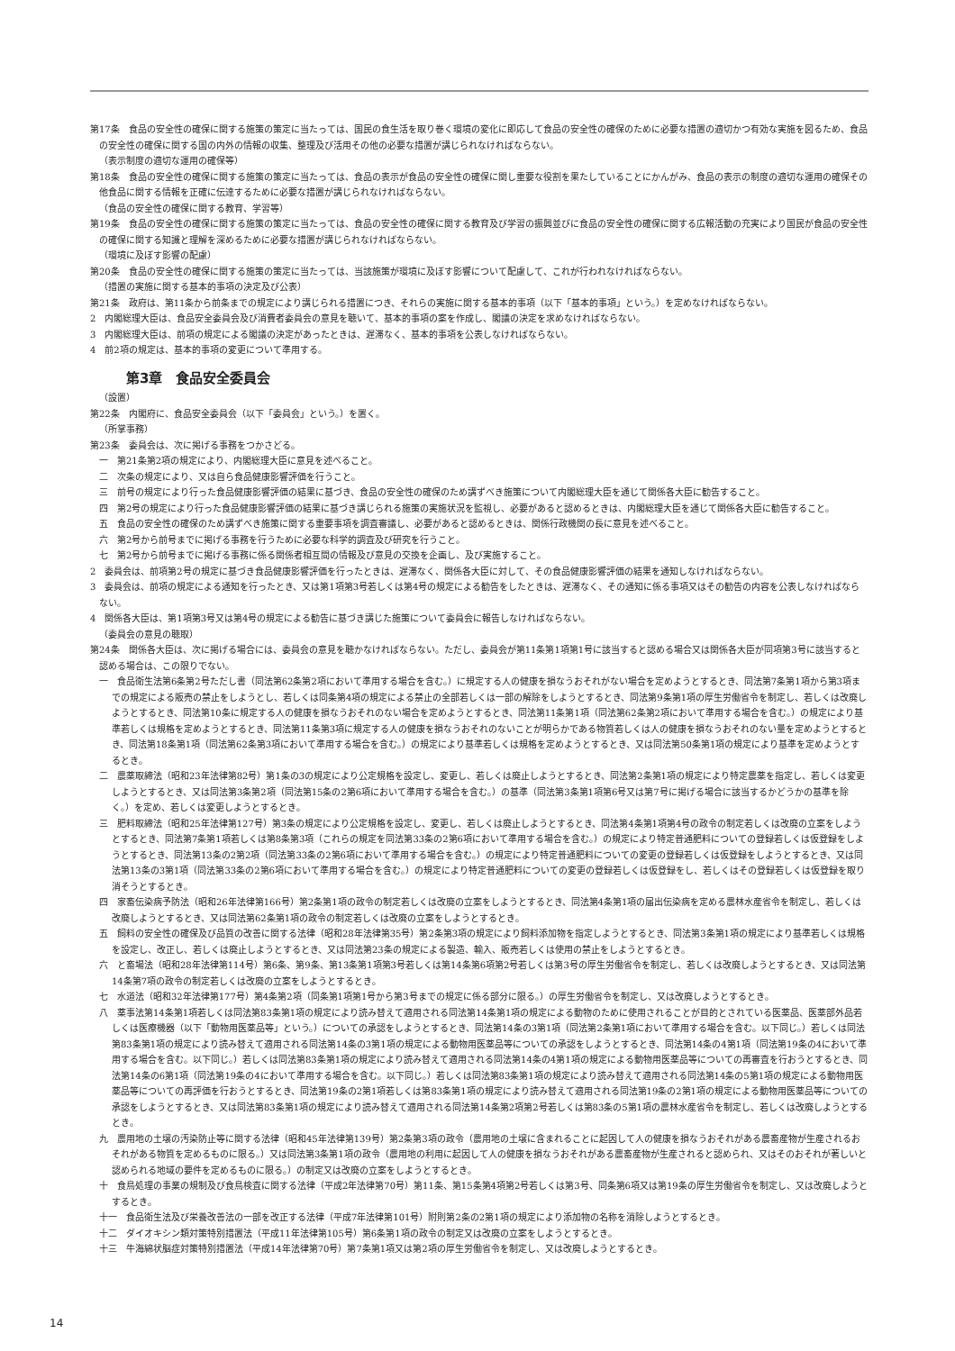第17条　食品の安全性の確保に関する施策の策定に当たっては、国民の食生活を取り巻く環境の変化に即応して食品の安全性の確保のために必要な措置の適切かつ有効な実施を図るため、食品の安全性の確保に関する国の内外の情報の収集、整理及び活用その他の必要な措置が講じられなければならない。
（表示制度の適切な運用の確保等）
第18条　食品の安全性の確保に関する施策の策定に当たっては、食品の表示が食品の安全性の確保に関し重要な役割を果たしていることにかんがみ、食品の表示の制度の適切な運用の確保その他食品に関する情報を正確に伝達するために必要な措置が講じられなければならない。
（食品の安全性の確保に関する教育、学習等）
第19条　食品の安全性の確保に関する施策の策定に当たっては、食品の安全性の確保に関する教育及び学習の振興並びに食品の安全性の確保に関する広報活動の充実により国民が食品の安全性の確保に関する知識と理解を深めるために必要な措置が講じられなければならない。
（環境に及ぼす影響の配慮）
第20条　食品の安全性の確保に関する施策の策定に当たっては、当該施策が環境に及ぼす影響について配慮して、これが行われなければならない。
（措置の実施に関する基本的事項の決定及び公表）
第21条　政府は、第11条から前条までの規定により講じられる措置につき、それらの実施に関する基本的事項（以下「基本的事項」という。）を定めなければならない。
2　内閣総理大臣は、食品安全委員会及び消費者委員会の意見を聴いて、基本的事項の案を作成し、閣議の決定を求めなければならない。
3　内閣総理大臣は、前項の規定による閣議の決定があったときは、遅滞なく、基本的事項を公表しなければならない。
4　前2項の規定は、基本的事項の変更について準用する。
第3章　食品安全委員会
（設置）
第22条　内閣府に、食品安全委員会（以下「委員会」という。）を置く。
（所掌事務）
第23条　委員会は、次に掲げる事務をつかさどる。
一　第21条第2項の規定により、内閣総理大臣に意見を述べること。
二　次条の規定により、又は自ら食品健康影響評価を行うこと。
三　前号の規定により行った食品健康影響評価の結果に基づき、食品の安全性の確保のため講ずべき施策について内閣総理大臣を通じて関係各大臣に勧告すること。
四　第2号の規定により行った食品健康影響評価の結果に基づき講じられる施策の実施状況を監視し、必要があると認めるときは、内閣総理大臣を通じて関係各大臣に勧告すること。
五　食品の安全性の確保のため講ずべき施策に関する重要事項を調査審議し、必要があると認めるときは、関係行政機関の長に意見を述べること。
六　第2号から前号までに掲げる事務を行うために必要な科学的調査及び研究を行うこと。
七　第2号から前号までに掲げる事務に係る関係者相互間の情報及び意見の交換を企画し、及び実施すること。
2　委員会は、前項第2号の規定に基づき食品健康影響評価を行ったときは、遅滞なく、関係各大臣に対して、その食品健康影響評価の結果を通知しなければならない。
3　委員会は、前項の規定による通知を行ったとき、又は第1項第3号若しくは第4号の規定による勧告をしたときは、遅滞なく、その通知に係る事項又はその勧告の内容を公表しなければならない。
4　関係各大臣は、第1項第3号又は第4号の規定による勧告に基づき講じた施策について委員会に報告しなければならない。
（委員会の意見の聴取）
第24条　関係各大臣は、次に掲げる場合には、委員会の意見を聴かなければならない。ただし、委員会が第11条第1項第1号に該当すると認める場合又は関係各大臣が同項第3号に該当すると認める場合は、この限りでない。
一　食品衛生法第6条第2号ただし書（同法第62条第2項において準用する場合を含む。）に規定する人の健康を損なうおそれがない場合を定めようとするとき、同法第7条第1項から第3項までの規定による販売の禁止をしようとし、若しくは同条第4項の規定による禁止の全部若しくは一部の解除をしようとするとき、同法第9条第1項の厚生労働省令を制定し、若しくは改廃しようとするとき、同法第10条に規定する人の健康を損なうおそれのない場合を定めようとするとき、同法第11条第1項（同法第62条第2項において準用する場合を含む。）の規定により基準若しくは規格を定めようとするとき、同法第11条第3項に規定する人の健康を損なうおそれのないことが明らかである物質若しくは人の健康を損なうおそれのない量を定めようとするとき、同法第18条第1項（同法第62条第3項において準用する場合を含む。）の規定により基準若しくは規格を定めようとするとき、又は同法第50条第1項の規定により基準を定めようとするとき。
二　農薬取締法（昭和23年法律第82号）第1条の3の規定により公定規格を設定し、変更し、若しくは廃止しようとするとき、同法第2条第1項の規定により特定農薬を指定し、若しくは変更しようとするとき、又は同法第3条第2項（同法第15条の2第6項において準用する場合を含む。）の基準（同法第3条第1項第6号又は第7号に掲げる場合に該当するかどうかの基準を除く。）を定め、若しくは変更しようとするとき。
三　肥料取締法（昭和25年法律第127号）第3条の規定により公定規格を設定し、変更し、若しくは廃止しようとするとき、同法第4条第1項第4号の政令の制定若しくは改廃の立案をしようとするとき、同法第7条第1項若しくは第8条第3項（これらの規定を同法第33条の2第6項において準用する場合を含む。）の規定により特定普通肥料についての登録若しくは仮登録をしようとするとき、同法第13条の2第2項（同法第33条の2第6項において準用する場合を含む。）の規定により特定普通肥料についての変更の登録若しくは仮登録をしようとするとき、又は同法第13条の3第1項（同法第33条の2第6項において準用する場合を含む。）の規定により特定普通肥料についての変更の登録若しくは仮登録をし、若しくはその登録若しくは仮登録を取り消そうとするとき。
四　家畜伝染病予防法（昭和26年法律第166号）第2条第1項の政令の制定若しくは改廃の立案をしようとするとき、同法第4条第1項の届出伝染病を定める農林水産省令を制定し、若しくは改廃しようとするとき、又は同法第62条第1項の政令の制定若しくは改廃の立案をしようとするとき。
五　飼料の安全性の確保及び品質の改善に関する法律（昭和28年法律第35号）第2条第3項の規定により飼料添加物を指定しようとするとき、同法第3条第1項の規定により基準若しくは規格を設定し、改正し、若しくは廃止しようとするとき、又は同法第23条の規定による製造、輸入、販売若しくは使用の禁止をしようとするとき。
六　と畜場法（昭和28年法律第114号）第6条、第9条、第13条第1項第3号若しくは第14条第6項第2号若しくは第3号の厚生労働省令を制定し、若しくは改廃しようとするとき、又は同法第14条第7項の政令の制定若しくは改廃の立案をしようとするとき。
七　水道法（昭和32年法律第177号）第4条第2項（同条第1項第1号から第3号までの規定に係る部分に限る。）の厚生労働省令を制定し、又は改廃しようとするとき。
八　薬事法第14条第1項若しくは同法第83条第1項の規定により読み替えて適用される同法第14条第1項の規定による動物のために使用されることが目的とされている医薬品、医薬部外品若しくは医療機器（以下「動物用医薬品等」という。）についての承認をしようとするとき、同法第14条の3第1項（同法第2条第1項において準用する場合を含む。以下同じ。）若しくは同法第83条第1項の規定により読み替えて適用される同法第14条の3第1項の規定による動物用医薬品等についての承認をしようとするとき、同法第14条の4第1項（同法第19条の4において準用する場合を含む。以下同じ。）若しくは同法第83条第1項の規定により読み替えて適用される同法第14条の4第1項の規定による動物用医薬品等についての再審査を行おうとするとき、同法第14条の6第1項（同法第19条の4において準用する場合を含む。以下同じ。）若しくは同法第83条第1項の規定により読み替えて適用される同法第14条の5第1項の規定による動物用医薬品等についての再評価を行おうとするとき、同法第19条の2第1項若しくは第83条第1項の規定により読み替えて適用される同法第19条の2第1項の規定による動物用医薬品等についての承認をしようとするとき、又は同法第83条第1項の規定により読み替えて適用される同法第14条第2項第2号若しくは第83条の5第1項の農林水産省令を制定し、若しくは改廃しようとするとき。
九　農用地の土壌の汚染防止等に関する法律（昭和45年法律第139号）第2条第3項の政令（農用地の土壌に含まれることに起因して人の健康を損なうおそれがある農畜産物が生産されるおそれがある物質を定めるものに限る。）又は同法第3条第1項の政令（農用地の利用に起因して人の健康を損なうおそれがある農畜産物が生産されると認められ、又はそのおそれが著しいと認められる地域の要件を定めるものに限る。）の制定又は改廃の立案をしようとするとき。
十　食鳥処理の事業の規制及び食鳥検査に関する法律（平成2年法律第70号）第11条、第15条第4項第2号若しくは第3号、同条第6項又は第19条の厚生労働省令を制定し、又は改廃しようとするとき。
十一　食品衛生法及び栄養改善法の一部を改正する法律（平成7年法律第101号）附則第2条の2第1項の規定により添加物の名称を消除しようとするとき。
十二　ダイオキシン類対策特別措置法（平成11年法律第105号）第6条第1項の政令の制定又は改廃の立案をしようとするとき。
十三　牛海綿状脳症対策特別措置法（平成14年法律第70号）第7条第1項又は第2項の厚生労働省令を制定し、又は改廃しようとするとき。
14